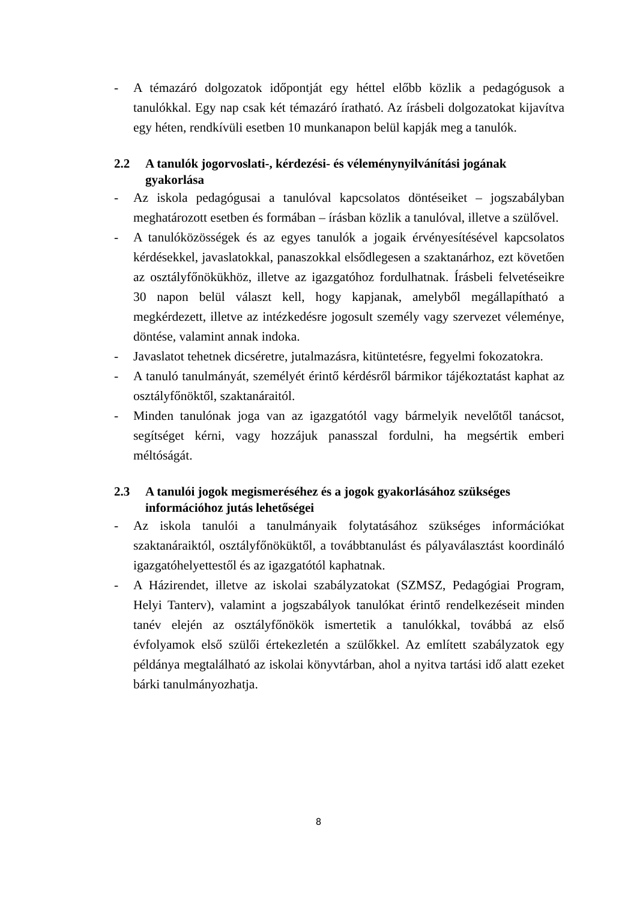- A témazáró dolgozatok időpontját egy héttel előbb közlik a pedagógusok a tanulókkal. Egy nap csak két témazáró íratható. Az írásbeli dolgozatokat kijavítva egy héten, rendkívüli esetben 10 munkanapon belül kapják meg a tanulók.
2.2 A tanulók jogorvoslati-, kérdezési- és véleménynyilvánítási jogának gyakorlása
- Az iskola pedagógusai a tanulóval kapcsolatos döntéseiket – jogszabályban meghatározott esetben és formában – írásban közlik a tanulóval, illetve a szülővel.
- A tanulóközösségek és az egyes tanulók a jogaik érvényesítésével kapcsolatos kérdésekkel, javaslatokkal, panaszokkal elsődlegesen a szaktanárhoz, ezt követően az osztályfőnökükhöz, illetve az igazgatóhoz fordulhatnak. Írásbeli felvetéseikre 30 napon belül választ kell, hogy kapjanak, amelyből megállapítható a megkérdezett, illetve az intézkedésre jogosult személy vagy szervezet véleménye, döntése, valamint annak indoka.
- Javaslatot tehetnek dicséretre, jutalmazásra, kitüntetésre, fegyelmi fokozatokra.
- A tanuló tanulmányát, személyét érintő kérdésről bármikor tájékoztatást kaphat az osztályfőnöktől, szaktanáraitól.
- Minden tanulónak joga van az igazgatótól vagy bármelyik nevelőtől tanácsot, segítséget kérni, vagy hozzájuk panasszal fordulni, ha megsértik emberi méltóságát.
2.3 A tanulói jogok megismeréséhez és a jogok gyakorlásához szükséges információhoz jutás lehetőségei
- Az iskola tanulói a tanulmányaik folytatásához szükséges információkat szaktanáraiktól, osztályfőnöküktől, a továbbtanulást és pályaválasztást koordináló igazgatóhelyettestől és az igazgatótól kaphatnak.
- A Házirendet, illetve az iskolai szabályzatokat (SZMSZ, Pedagógiai Program, Helyi Tanterv), valamint a jogszabályok tanulókat érintő rendelkezéseit minden tanév elején az osztályfőnökök ismertetik a tanulókkal, továbbá az első évfolyamok első szülői értekezletén a szülőkkel. Az említett szabályzatok egy példánya megtalálható az iskolai könyvtárban, ahol a nyitva tartási idő alatt ezeket bárki tanulmányozhatja.
8